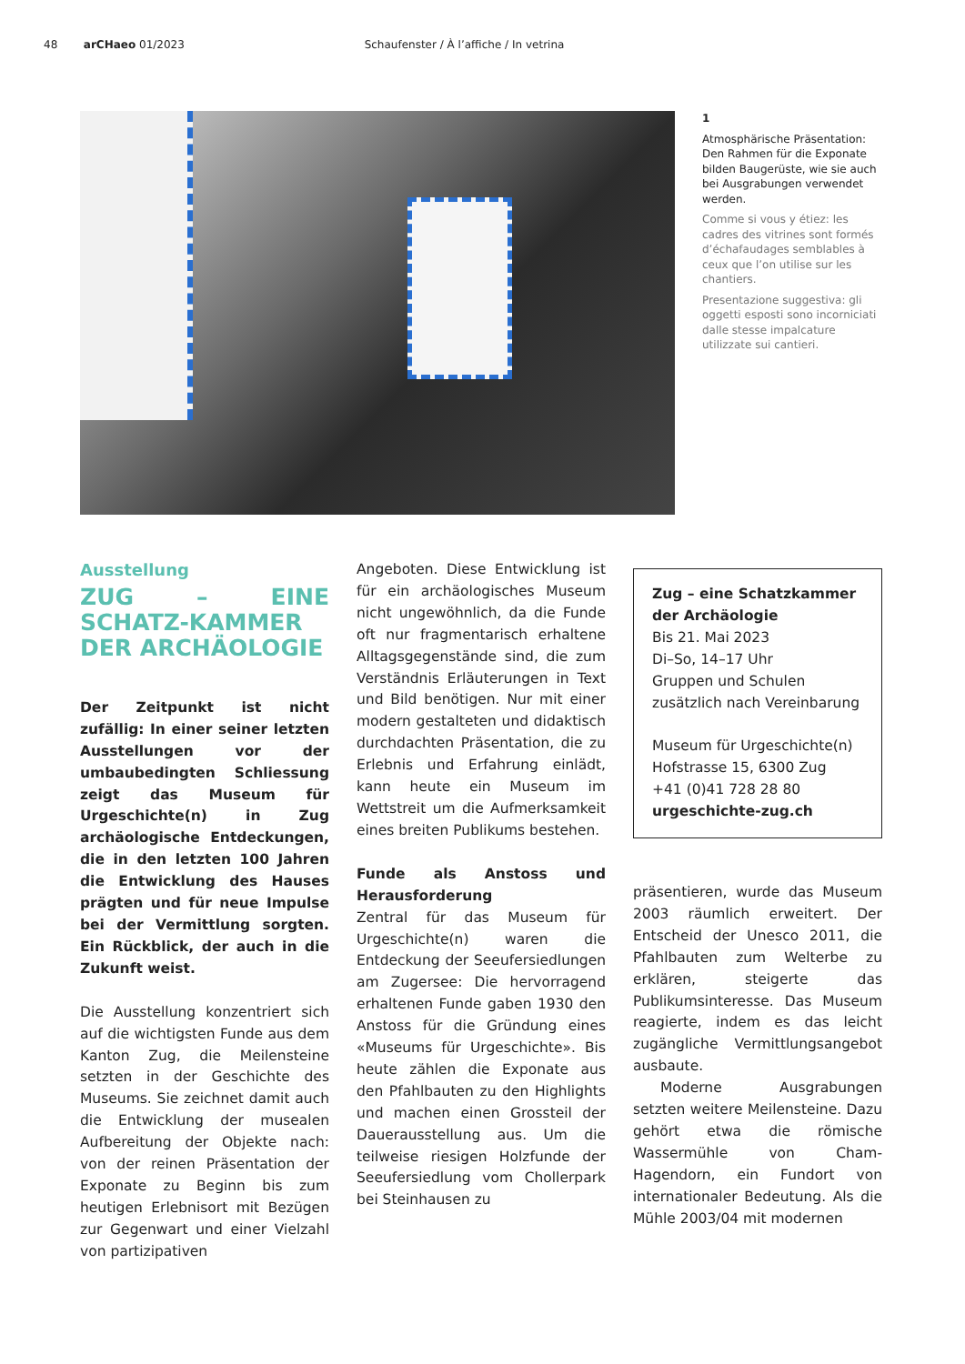48 arCHaeo 01/2023 Schaufenster / À l’affiche / In vetrina
1
Atmosphärische Präsentation: Den Rahmen für die Exponate bilden Baugerüste, wie sie auch bei Ausgrabungen verwendet werden.
Comme si vous y étiez: les cadres des vitrines sont formés d’échafaudages semblables à ceux que l’on utilise sur les chantiers.
Presentazione suggestiva: gli oggetti esposti sono incorniciati dalle stesse impalcature utilizzate sui cantieri.
Ausstellung
ZUG – EINE SCHATZ-KAMMER DER ARCHÄOLOGIE
Der Zeitpunkt ist nicht zufällig: In einer seiner letzten Ausstellungen vor der umbaubedingten Schliessung zeigt das Museum für Urgeschichte(n) in Zug archäologische Entdeckungen, die in den letzten 100 Jahren die Entwicklung des Hauses prägten und für neue Impulse bei der Vermittlung sorgten. Ein Rückblick, der auch in die Zukunft weist.
Die Ausstellung konzentriert sich auf die wichtigsten Funde aus dem Kanton Zug, die Meilensteine setzten in der Geschichte des Museums. Sie zeichnet damit auch die Entwicklung der musealen Aufbereitung der Objekte nach: von der reinen Präsentation der Exponate zu Beginn bis zum heutigen Erlebnisort mit Bezügen zur Gegenwart und einer Vielzahl von partizipativen
Angeboten. Diese Entwicklung ist für ein archäologisches Museum nicht ungewöhnlich, da die Funde oft nur fragmentarisch erhaltene Alltagsgegenstände sind, die zum Verständnis Erläuterungen in Text und Bild benötigen. Nur mit einer modern gestalteten und didaktisch durchdachten Präsentation, die zu Erlebnis und Erfahrung einlädt, kann heute ein Museum im Wettstreit um die Aufmerksamkeit eines breiten Publikums bestehen.
Funde als Anstoss und Herausforderung
Zentral für das Museum für Urgeschichte(n) waren die Entdeckung der Seeufersiedlungen am Zugersee: Die hervorragend erhaltenen Funde gaben 1930 den Anstoss für die Gründung eines «Museums für Urgeschichte». Bis heute zählen die Exponate aus den Pfahlbauten zu den Highlights und machen einen Grossteil der Dauerausstellung aus. Um die teilweise riesigen Holzfunde der Seeufersiedlung vom Chollerpark bei Steinhausen zu
Zug – eine Schatzkammer der Archäologie
Bis 21. Mai 2023
Di–So, 14–17 Uhr
Gruppen und Schulen zusätzlich nach Vereinbarung
Museum für Urgeschichte(n)
Hofstrasse 15, 6300 Zug
+41 (0)41 728 28 80
urgeschichte-zug.ch
präsentieren, wurde das Museum 2003 räumlich erweitert. Der Entscheid der Unesco 2011, die Pfahlbauten zum Welterbe zu erklären, steigerte das Publikumsinteresse. Das Museum reagierte, indem es das leicht zugängliche Vermittlungsangebot ausbaute.
Moderne Ausgrabungen setzten weitere Meilensteine. Dazu gehört etwa die römische Wassermühle von Cham-Hagendorn, ein Fundort von internationaler Bedeutung. Als die Mühle 2003/04 mit modernen